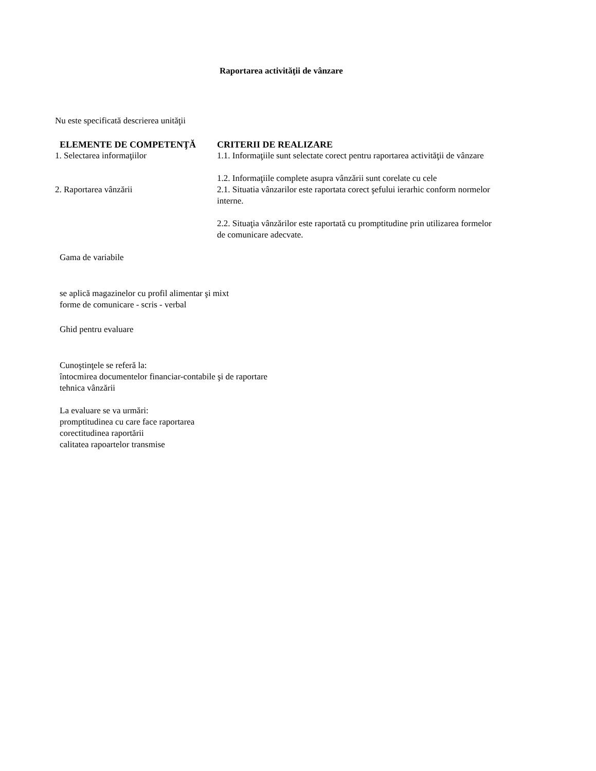Raportarea activităţii de vânzare
Nu este specificată descrierea unităţii
| ELEMENTE DE COMPETENŢĂ | CRITERII DE REALIZARE |
| --- | --- |
| 1. Selectarea informaţiilor | 1.1. Informaţiile sunt selectate corect pentru raportarea activităţii de vânzare 1.2. Informaţiile complete asupra vânzării sunt corelate cu cele |
| 2. Raportarea vânzării | 2.1. Situatia vânzarilor este raportata corect şefului ierarhic conform normelor interne. 2.2. Situaţia vânzărilor este raportată cu promptitudine prin utilizarea formelor de comunicare adecvate. |
Gama de variabile
se aplică magazinelor cu profil alimentar şi mixt
forme de comunicare - scris - verbal
Ghid pentru evaluare
Cunoştinţele se referă la:
întocmirea documentelor financiar-contabile şi de raportare
tehnica vânzării
La evaluare se va urmări:
promptitudinea cu care face raportarea
corectitudinea raportării
calitatea rapoartelor transmise